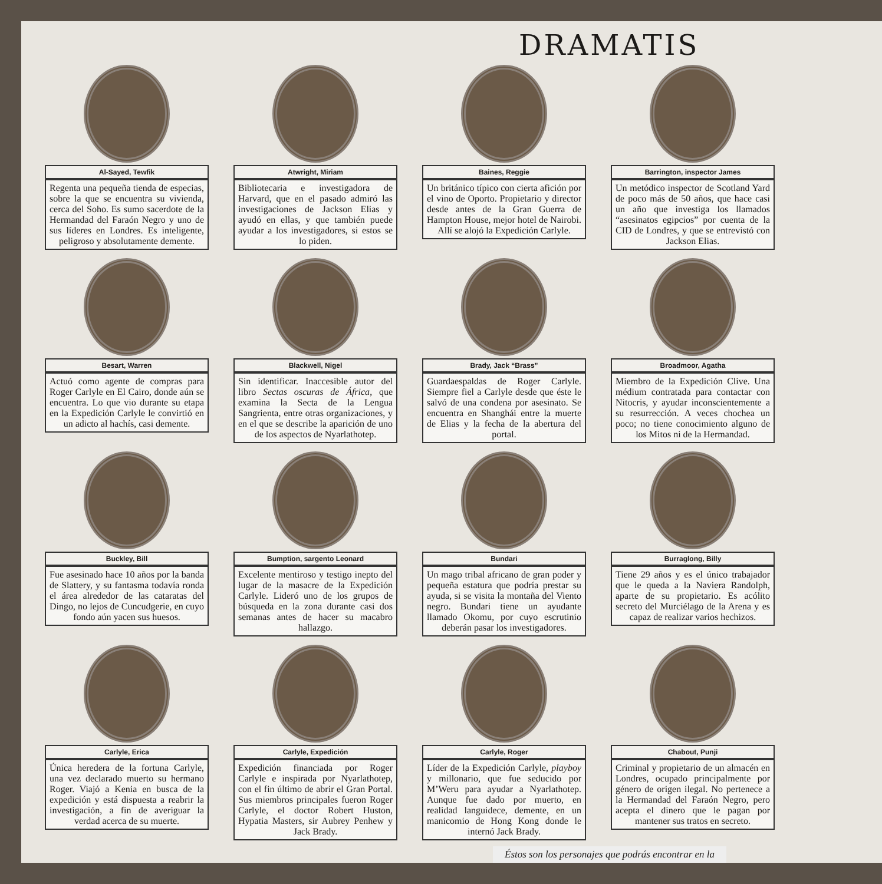DRAMATIS
Al-Sayed, Tewfik
Regenta una pequeña tienda de especias, sobre la que se encuentra su vivienda, cerca del Soho. Es sumo sacerdote de la Hermandad del Faraón Negro y uno de sus líderes en Londres. Es inteligente, peligroso y absolutamente demente.
Atwright, Miriam
Bibliotecaria e investigadora de Harvard, que en el pasado admiró las investigaciones de Jackson Elias y ayudó en ellas, y que también puede ayudar a los investigadores, si estos se lo piden.
Baines, Reggie
Un británico típico con cierta afición por el vino de Oporto. Propietario y director desde antes de la Gran Guerra de Hampton House, mejor hotel de Nairobi. Allí se alojó la Expedición Carlyle.
Barrington, inspector James
Un metódico inspector de Scotland Yard de poco más de 50 años, que hace casi un año que investiga los llamados “asesinatos egipcios” por cuenta de la CID de Londres, y que se entrevistó con Jackson Elias.
Besart, Warren
Actuó como agente de compras para Roger Carlyle en El Cairo, donde aún se encuentra. Lo que vio durante su etapa en la Expedición Carlyle le convirtió en un adicto al hachís, casi demente.
Blackwell, Nigel
Sin identificar. Inaccesible autor del libro Sectas oscuras de África, que examina la Secta de la Lengua Sangrienta, entre otras organizaciones, y en el que se describe la aparición de uno de los aspectos de Nyarlathotep.
Brady, Jack “Brass”
Guardaespaldas de Roger Carlyle. Siempre fiel a Carlyle desde que éste le salvó de una condena por asesinato. Se encuentra en Shanghái entre la muerte de Elias y la fecha de la abertura del portal.
Broadmoor, Agatha
Miembro de la Expedición Clive. Una médium contratada para contactar con Nitocris, y ayudar inconscientemente a su resurrección. A veces chochea un poco; no tiene conocimiento alguno de los Mitos ni de la Hermandad.
Buckley, Bill
Fue asesinado hace 10 años por la banda de Slattery, y su fantasma todavía ronda el área alrededor de las cataratas del Dingo, no lejos de Cuncudgerie, en cuyo fondo aún yacen sus huesos.
Bumption, sargento Leonard
Excelente mentiroso y testigo inepto del lugar de la masacre de la Expedición Carlyle. Lideró uno de los grupos de búsqueda en la zona durante casi dos semanas antes de hacer su macabro hallazgo.
Bundari
Un mago tribal africano de gran poder y pequeña estatura que podría prestar su ayuda, si se visita la montaña del Viento negro. Bundari tiene un ayudante llamado Okomu, por cuyo escrutinio deberán pasar los investigadores.
Burraglong, Billy
Tiene 29 años y es el único trabajador que le queda a la Naviera Randolph, aparte de su propietario. Es acólito secreto del Murciélago de la Arena y es capaz de realizar varios hechizos.
Carlyle, Erica
Única heredera de la fortuna Carlyle, una vez declarado muerto su hermano Roger. Viajó a Kenia en busca de la expedición y está dispuesta a reabrir la investigación, a fin de averiguar la verdad acerca de su muerte.
Carlyle, Expedición
Expedición financiada por Roger Carlyle e inspirada por Nyarlathotep, con el fin último de abrir el Gran Portal. Sus miembros principales fueron Roger Carlyle, el doctor Robert Huston, Hypatia Masters, sir Aubrey Penhew y Jack Brady.
Carlyle, Roger
Líder de la Expedición Carlyle, playboy y millonario, que fue seducido por M’Weru para ayudar a Nyarlathotep. Aunque fue dado por muerto, en realidad languidece, demente, en un manicomio de Hong Kong donde le internó Jack Brady.
Chabout, Punji
Criminal y propietario de un almacén en Londres, ocupado principalmente por género de origen ilegal. No pertenece a la Hermandad del Faraón Negro, pero acepta el dinero que le pagan por mantener sus tratos en secreto.
Éstos son los personajes que podrás encontrar en la